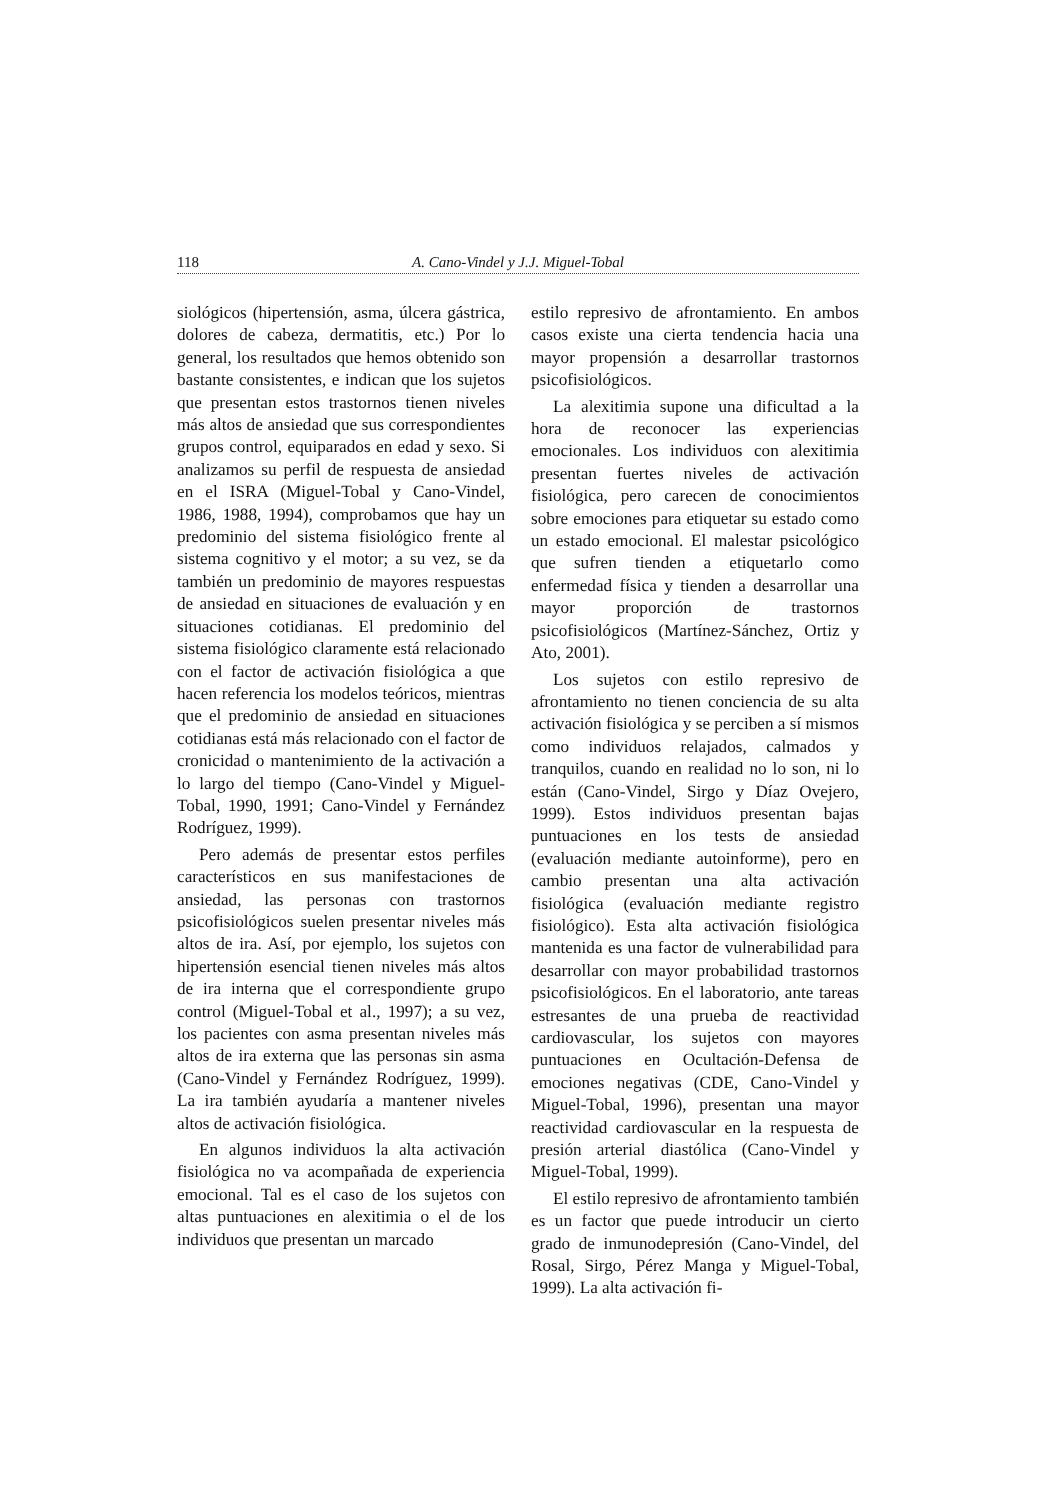118 A. Cano-Vindel y J.J. Miguel-Tobal
siológicos (hipertensión, asma, úlcera gástrica, dolores de cabeza, dermatitis, etc.) Por lo general, los resultados que hemos obtenido son bastante consistentes, e indican que los sujetos que presentan estos trastornos tienen niveles más altos de ansiedad que sus correspondientes grupos control, equiparados en edad y sexo. Si analizamos su perfil de respuesta de ansiedad en el ISRA (Miguel-Tobal y Cano-Vindel, 1986, 1988, 1994), comprobamos que hay un predominio del sistema fisiológico frente al sistema cognitivo y el motor; a su vez, se da también un predominio de mayores respuestas de ansiedad en situaciones de evaluación y en situaciones cotidianas. El predominio del sistema fisiológico claramente está relacionado con el factor de activación fisiológica a que hacen referencia los modelos teóricos, mientras que el predominio de ansiedad en situaciones cotidianas está más relacionado con el factor de cronicidad o mantenimiento de la activación a lo largo del tiempo (Cano-Vindel y Miguel-Tobal, 1990, 1991; Cano-Vindel y Fernández Rodríguez, 1999).
Pero además de presentar estos perfiles característicos en sus manifestaciones de ansiedad, las personas con trastornos psicofisiológicos suelen presentar niveles más altos de ira. Así, por ejemplo, los sujetos con hipertensión esencial tienen niveles más altos de ira interna que el correspondiente grupo control (Miguel-Tobal et al., 1997); a su vez, los pacientes con asma presentan niveles más altos de ira externa que las personas sin asma (Cano-Vindel y Fernández Rodríguez, 1999). La ira también ayudaría a mantener niveles altos de activación fisiológica.
En algunos individuos la alta activación fisiológica no va acompañada de experiencia emocional. Tal es el caso de los sujetos con altas puntuaciones en alexitimia o el de los individuos que presentan un marcado
estilo represivo de afrontamiento. En ambos casos existe una cierta tendencia hacia una mayor propensión a desarrollar trastornos psicofisiológicos.
La alexitimia supone una dificultad a la hora de reconocer las experiencias emocionales. Los individuos con alexitimia presentan fuertes niveles de activación fisiológica, pero carecen de conocimientos sobre emociones para etiquetar su estado como un estado emocional. El malestar psicológico que sufren tienden a etiquetarlo como enfermedad física y tienden a desarrollar una mayor proporción de trastornos psicofisiológicos (Martínez-Sánchez, Ortiz y Ato, 2001).
Los sujetos con estilo represivo de afrontamiento no tienen conciencia de su alta activación fisiológica y se perciben a sí mismos como individuos relajados, calmados y tranquilos, cuando en realidad no lo son, ni lo están (Cano-Vindel, Sirgo y Díaz Ovejero, 1999). Estos individuos presentan bajas puntuaciones en los tests de ansiedad (evaluación mediante autoinforme), pero en cambio presentan una alta activación fisiológica (evaluación mediante registro fisiológico). Esta alta activación fisiológica mantenida es una factor de vulnerabilidad para desarrollar con mayor probabilidad trastornos psicofisiológicos. En el laboratorio, ante tareas estresantes de una prueba de reactividad cardiovascular, los sujetos con mayores puntuaciones en Ocultación-Defensa de emociones negativas (CDE, Cano-Vindel y Miguel-Tobal, 1996), presentan una mayor reactividad cardiovascular en la respuesta de presión arterial diastólica (Cano-Vindel y Miguel-Tobal, 1999).
El estilo represivo de afrontamiento también es un factor que puede introducir un cierto grado de inmunodepresión (Cano-Vindel, del Rosal, Sirgo, Pérez Manga y Miguel-Tobal, 1999). La alta activación fi-